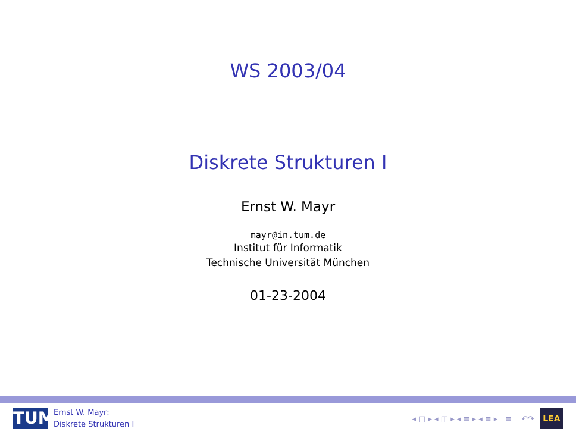WS 2003/04
Diskrete Strukturen I
Ernst W. Mayr
mayr@in.tum.de
Institut für Informatik
Technische Universität München
01-23-2004
TUM
Ernst W. Mayr:
Diskrete Strukturen I
◂ □ ▸ ◂ ◫ ▸ ◂ ≡ ▸ ◂ ≡ ▸ ≡ ↶↷
LEA